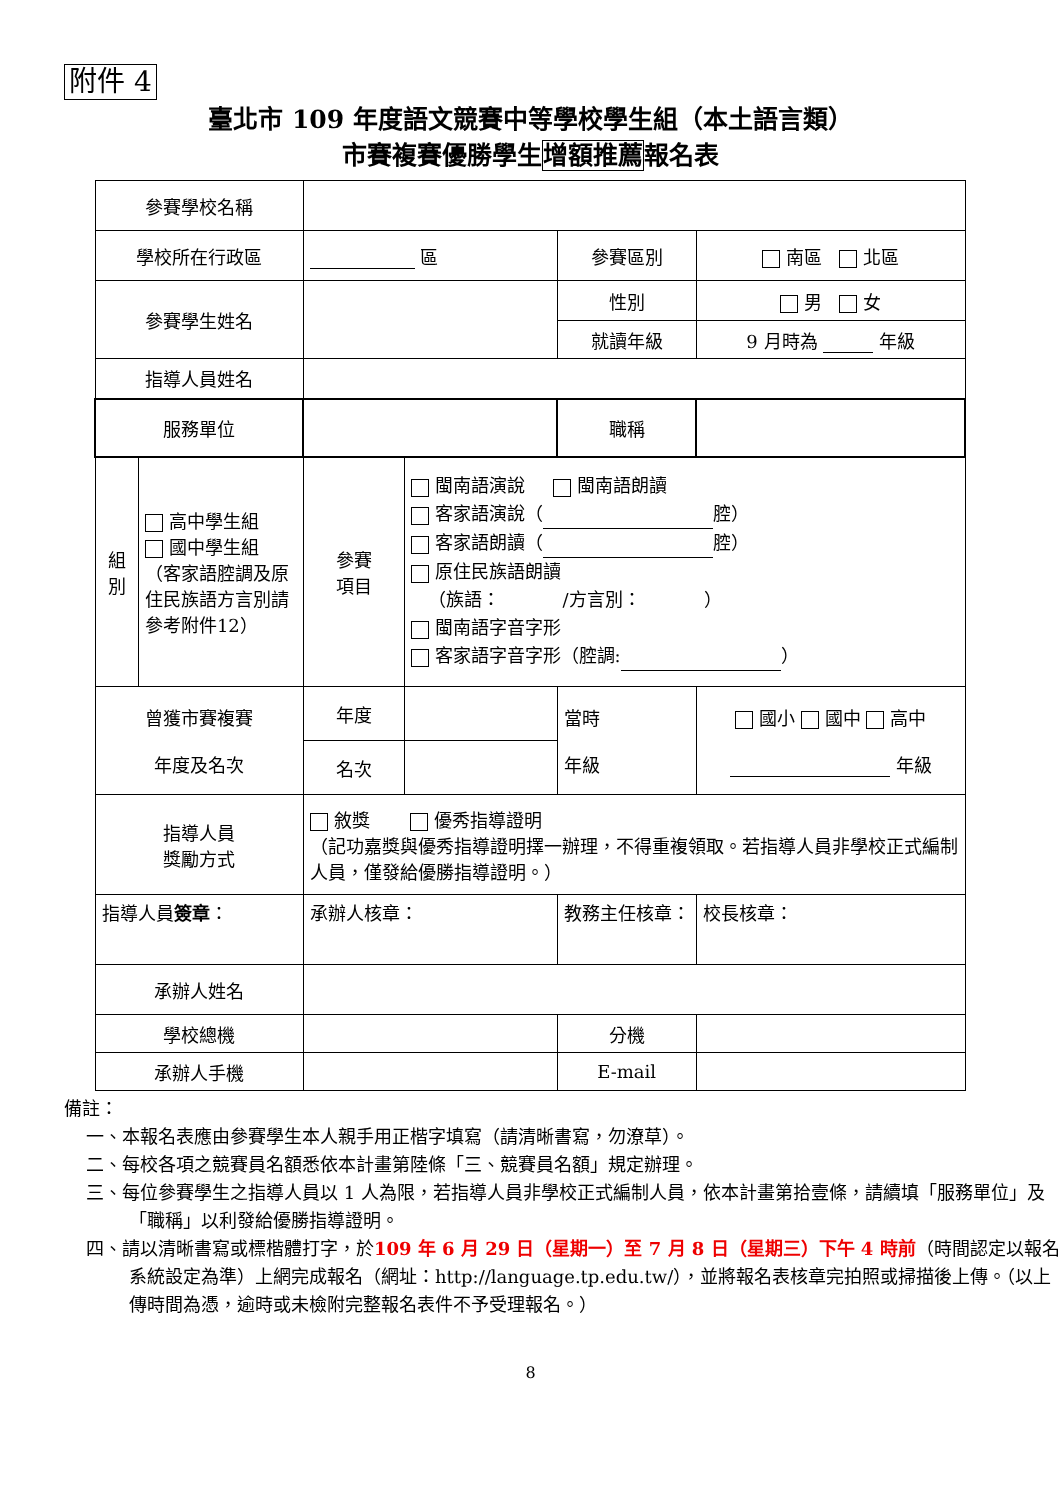附件 4
臺北市 109 年度語文競賽中等學校學生組（本土語言類）
市賽複賽優勝學生增額推薦報名表
| 參賽學校名稱 | | | | | |
| 學校所在行政區 | | 區 | | 參賽區別 | 南區 北區 |
| 參賽學生姓名 | | | | 性別 | 男 女 |
| | | | | 就讀年級 | 9 月時為 年級 |
| 指導人員姓名 | | | | | |
| 服務單位 | | | | 職稱 | |
| 組 別 | 高中學生組 國中學生組 （客家語腔調及原住民族語方言別請參考附件12） | 參賽 項目 | 閩南語演說 閩南語朗讀 客家語演說（ 腔） 客家語朗讀（ 腔） 原住民族語朗讀 （族語： /方言別： ） 閩南語字音字形 客家語字音字形（腔調: ） | | |
| 曾獲市賽複賽 年度及名次 | | 年度 | | 當時 年級 | 國小 國中 高中 年級 |
| | | 名次 | | | |
| 指導人員 獎勵方式 | | 敘獎 優秀指導證明 （記功嘉獎與優秀指導證明擇一辦理，不得重複領取。若指導人員非學校正式編制人員，僅發給優勝指導證明。） | | | |
| 指導人員 簽章 ： | | 承辦人核章： | | 教務主任核章： | 校長核章： |
| 承辦人姓名 | | | | | |
| 學校總機 | | | | 分機 | |
| 承辦人手機 | | | | E-mail | |
備註：
一、本報名表應由參賽學生本人親手用正楷字填寫（請清晰書寫，勿潦草）。
二、每校各項之競賽員名額悉依本計畫第陸條「三、競賽員名額」規定辦理。
三、每位參賽學生之指導人員以 1 人為限，若指導人員非學校正式編制人員，依本計畫第拾壹條，請續填「服務單位」及「職稱」以利發給優勝指導證明。
四、請以清晰書寫或標楷體打字，於109 年 6 月 29 日（星期一）至 7 月 8 日（星期三）下午 4 時前（時間認定以報名系統設定為準）上網完成報名（網址：http://language.tp.edu.tw/），並將報名表核章完拍照或掃描後上傳。（以上傳時間為憑，逾時或未檢附完整報名表件不予受理報名。）
8